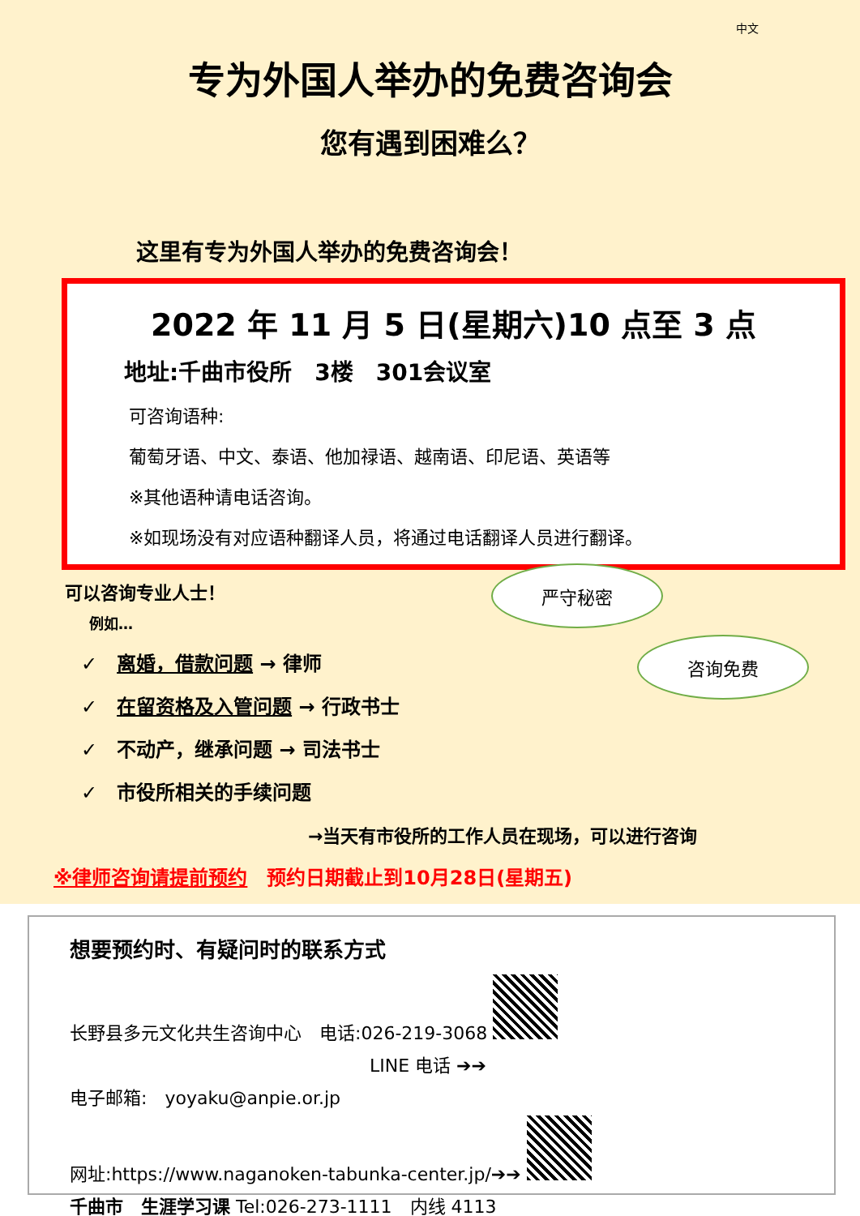中文
专为外国人举办的免费咨询会
您有遇到困难么？
这里有专为外国人举办的免费咨询会！
2022 年 11 月 5 日(星期六)10 点至 3 点
地址:千曲市役所　3楼　301会议室
可咨询语种:
葡萄牙语、中文、泰语、他加禄语、越南语、印尼语、英语等
※其他语种请电话咨询。
※如现场没有对应语种翻译人员，将通过电话翻译人员进行翻译。
严守秘密
咨询免费
可以咨询专业人士！
例如…
✓　离婚，借款问题 → 律师
✓　在留资格及入管问题 → 行政书士
✓　不动产，继承问题 → 司法书士
✓　市役所相关的手续问题
→当天有市役所的工作人员在现场，可以进行咨询
※律师咨询请提前预约　预约日期截止到10月28日(星期五)
想要预约时、有疑问时的联系方式
长野县多元文化共生咨询中心　电话:026-219-3068
LINE 电话 ➔➔
电子邮箱:　yoyaku@anpie.or.jp
网址:https://www.naganoken-tabunka-center.jp/➔➔
千曲市　生涯学习课 Tel:026-273-1111　内线 4113